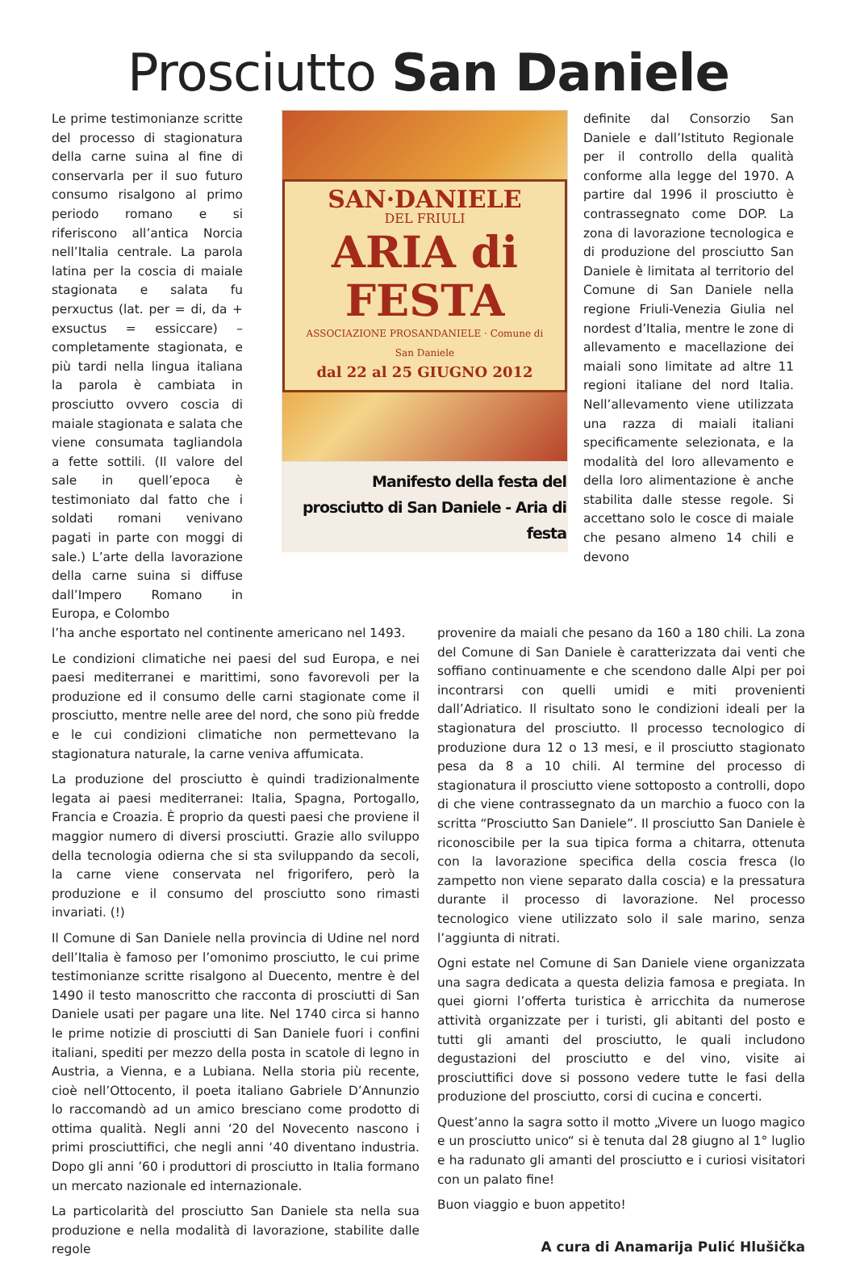Prosciutto San Daniele
Le prime testimonianze scritte del processo di stagionatura della carne suina al fine di conservarla per il suo futuro consumo risalgono al primo periodo romano e si riferiscono all’antica Norcia nell’Italia centrale. La parola latina per la coscia di maiale stagionata e salata fu perxuctus (lat. per = di, da + exsuctus = essiccare) – completamente stagionata, e più tardi nella lingua italiana la parola è cambiata in prosciutto ovvero coscia di maiale stagionata e salata che viene consumata tagliandola a fette sottili. (Il valore del sale in quell’epoca è testimoniato dal fatto che i soldati romani venivano pagati in parte con moggi di sale.) L’arte della lavorazione della carne suina si diffuse dall’Impero Romano in Europa, e Colombo
SAN·DANIELE
DEL FRIULI
ARIA di FESTA
ASSOCIAZIONE PROSANDANIELE · Comune di San Daniele
dal 22 al 25 GIUGNO 2012
Manifesto della festa del prosciutto di San Daniele - Aria di festa
definite dal Consorzio San Daniele e dall’Istituto Regionale per il controllo della qualità conforme alla legge del 1970. A partire dal 1996 il prosciutto è contrassegnato come DOP. La zona di lavorazione tecnologica e di produzione del prosciutto San Daniele è limitata al territorio del Comune di San Daniele nella regione Friuli-Venezia Giulia nel nordest d’Italia, mentre le zone di allevamento e macellazione dei maiali sono limitate ad altre 11 regioni italiane del nord Italia. Nell’allevamento viene utilizzata una razza di maiali italiani specificamente selezionata, e la modalità del loro allevamento e della loro alimentazione è anche stabilita dalle stesse regole. Si accettano solo le cosce di maiale che pesano almeno 14 chili e devono
l’ha anche esportato nel continente americano nel 1493.
Le condizioni climatiche nei paesi del sud Europa, e nei paesi mediterranei e marittimi, sono favorevoli per la produzione ed il consumo delle carni stagionate come il prosciutto, mentre nelle aree del nord, che sono più fredde e le cui condizioni climatiche non permettevano la stagionatura naturale, la carne veniva affumicata.
La produzione del prosciutto è quindi tradizionalmente legata ai paesi mediterranei: Italia, Spagna, Portogallo, Francia e Croazia. È proprio da questi paesi che proviene il maggior numero di diversi prosciutti. Grazie allo sviluppo della tecnologia odierna che si sta sviluppando da secoli, la carne viene conservata nel frigorifero, però la produzione e il consumo del prosciutto sono rimasti invariati. (!)
Il Comune di San Daniele nella provincia di Udine nel nord dell’Italia è famoso per l’omonimo prosciutto, le cui prime testimonianze scritte risalgono al Duecento, mentre è del 1490 il testo manoscritto che racconta di prosciutti di San Daniele usati per pagare una lite. Nel 1740 circa si hanno le prime notizie di prosciutti di San Daniele fuori i confini italiani, spediti per mezzo della posta in scatole di legno in Austria, a Vienna, e a Lubiana. Nella storia più recente, cioè nell’Ottocento, il poeta italiano Gabriele D’Annunzio lo raccomandò ad un amico bresciano come prodotto di ottima qualità. Negli anni ‘20 del Novecento nascono i primi prosciuttifici, che negli anni ‘40 diventano industria. Dopo gli anni ’60 i produttori di prosciutto in Italia formano un mercato nazionale ed internazionale.
La particolarità del prosciutto San Daniele sta nella sua produzione e nella modalità di lavorazione, stabilite dalle regole
provenire da maiali che pesano da 160 a 180 chili. La zona del Comune di San Daniele è caratterizzata dai venti che soffiano continuamente e che scendono dalle Alpi per poi incontrarsi con quelli umidi e miti provenienti dall’Adriatico. Il risultato sono le condizioni ideali per la stagionatura del prosciutto. Il processo tecnologico di produzione dura 12 o 13 mesi, e il prosciutto stagionato pesa da 8 a 10 chili. Al termine del processo di stagionatura il prosciutto viene sottoposto a controlli, dopo di che viene contrassegnato da un marchio a fuoco con la scritta “Prosciutto San Daniele”. Il prosciutto San Daniele è riconoscibile per la sua tipica forma a chitarra, ottenuta con la lavorazione specifica della coscia fresca (lo zampetto non viene separato dalla coscia) e la pressatura durante il processo di lavorazione. Nel processo tecnologico viene utilizzato solo il sale marino, senza l’aggiunta di nitrati.
Ogni estate nel Comune di San Daniele viene organizzata una sagra dedicata a questa delizia famosa e pregiata. In quei giorni l’offerta turistica è arricchita da numerose attività organizzate per i turisti, gli abitanti del posto e tutti gli amanti del prosciutto, le quali includono degustazioni del prosciutto e del vino, visite ai prosciuttifici dove si possono vedere tutte le fasi della produzione del prosciutto, corsi di cucina e concerti.
Quest’anno la sagra sotto il motto „Vivere un luogo magico e un prosciutto unico“ si è tenuta dal 28 giugno al 1° luglio e ha radunato gli amanti del prosciutto e i curiosi visitatori con un palato fine!
Buon viaggio e buon appetito!
A cura di Anamarija Pulić Hlušička